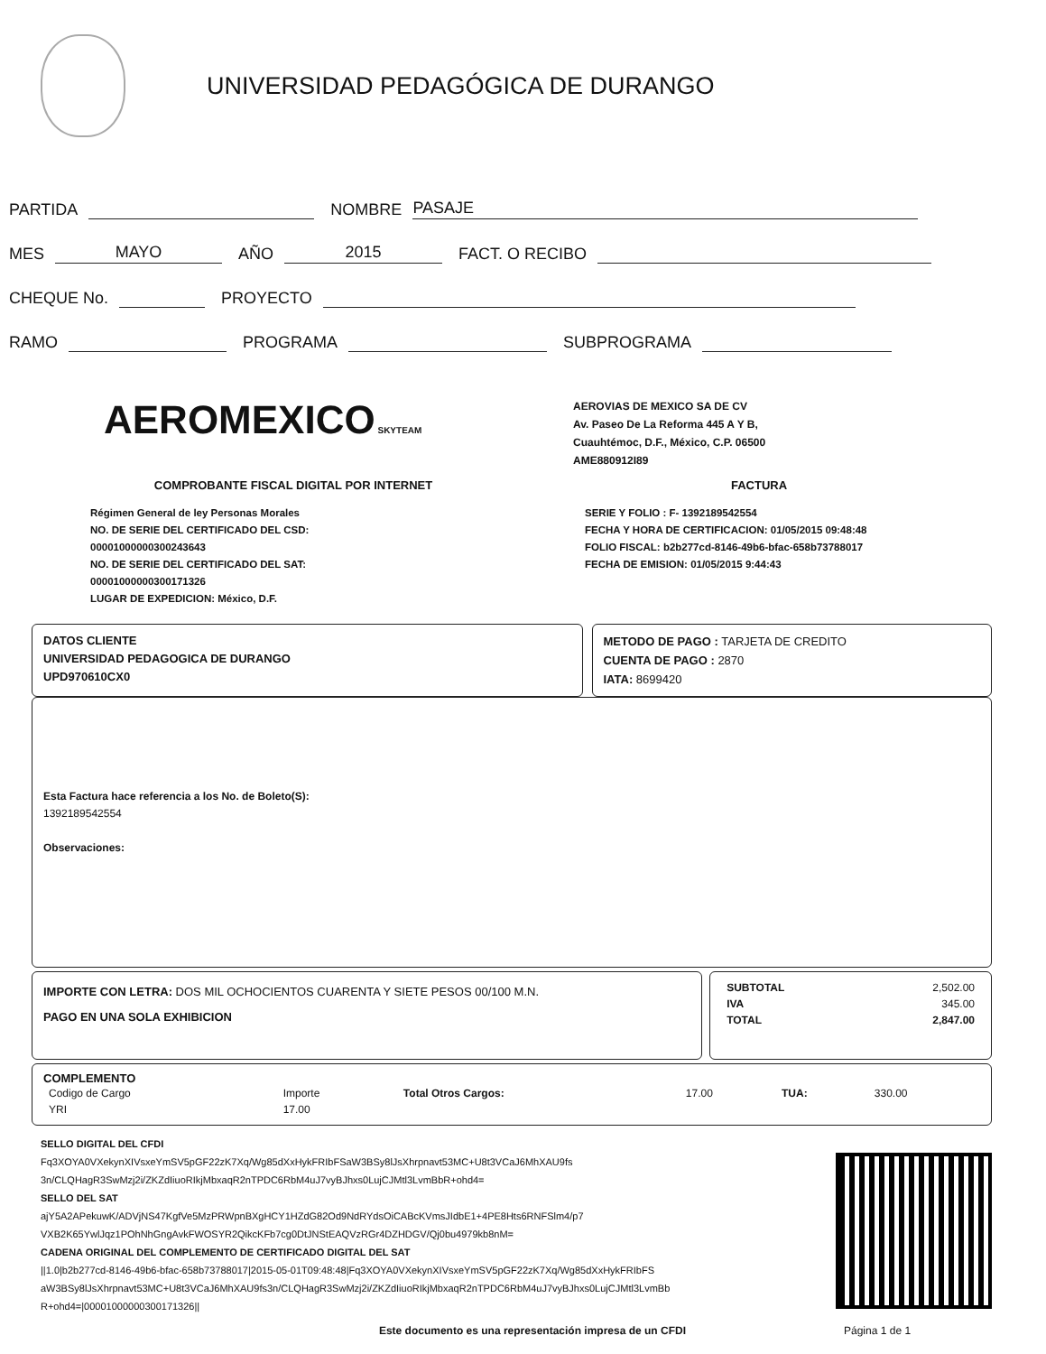UNIVERSIDAD PEDAGÓGICA DE DURANGO
PARTIDA NOMBRE PASAJE
MES MAYO AÑO 2015 FACT. O RECIBO
CHEQUE No. PROYECTO
RAMO PROGRAMA SUBPROGRAMA
AEROMEXICO SKYTEAM
AEROVIAS DE MEXICO SA DE CV
Av. Paseo De La Reforma 445 A Y B,
Cuauhtémoc, D.F., México, C.P. 06500
AME880912I89
COMPROBANTE FISCAL DIGITAL POR INTERNET FACTURA
Régimen General de ley Personas Morales
NO. DE SERIE DEL CERTIFICADO DEL CSD:
00001000000300243643
NO. DE SERIE DEL CERTIFICADO DEL SAT:
00001000000300171326
LUGAR DE EXPEDICION: México, D.F.
SERIE Y FOLIO : F- 1392189542554
FECHA Y HORA DE CERTIFICACION: 01/05/2015 09:48:48
FOLIO FISCAL: b2b277cd-8146-49b6-bfac-658b73788017
FECHA DE EMISION: 01/05/2015 9:44:43
DATOS CLIENTE
UNIVERSIDAD PEDAGOGICA DE DURANGO
UPD970610CX0
METODO DE PAGO : TARJETA DE CREDITO
CUENTA DE PAGO : 2870
IATA: 8699420
Esta Factura hace referencia a los No. de Boleto(S):
1392189542554
Observaciones:
IMPORTE CON LETRA: DOS MIL OCHOCIENTOS CUARENTA Y SIETE PESOS 00/100 M.N.
PAGO EN UNA SOLA EXHIBICION
| SUBTOTAL | 2,502.00 |
| IVA | 345.00 |
| TOTAL | 2,847.00 |
COMPLEMENTO
| Codigo de Cargo | Importe | Total Otros Cargos: | 17.00 | TUA: | 330.00 |
| YRI | 17.00 | | | | |
SELLO DIGITAL DEL CFDI
Fq3XOYA0VXekynXIVsxeYmSV5pGF22zK7Xq/Wg85dXxHykFRIbFSaW3BSy8lJsXhrpnavt53MC+U8t3VCaJ6MhXAU9fs
3n/CLQHagR3SwMzj2i/ZKZdIiuoRIkjMbxaqR2nTPDC6RbM4uJ7vyBJhxs0LujCJMtl3LvmBbR+ohd4=
SELLO DEL SAT
ajY5A2APekuwK/ADVjNS47KgfVe5MzPRWpnBXgHCY1HZdG82Od9NdRYdsOiCABcKVmsJIdbE1+4PE8Hts6RNFSlm4/p7
VXB2K65YwlJqz1POhNhGngAvkFWOSYR2QikcKFb7cg0DtJNStEAQVzRGr4DZHDGV/Qj0bu4979kb8nM=
CADENA ORIGINAL DEL COMPLEMENTO DE CERTIFICADO DIGITAL DEL SAT
||1.0|b2b277cd-8146-49b6-bfac-658b73788017|2015-05-01T09:48:48|Fq3XOYA0VXekynXIVsxeYmSV5pGF22zK7Xq/Wg85dXxHykFRIbFS aW3BSy8lJsXhrpnavt53MC+U8t3VCaJ6MhXAU9fs3n/CLQHagR3SwMzj2i/ZKZdIiuoRIkjMbxaqR2nTPDC6RbM4uJ7vyBJhxs0LujCJMtl3LvmBb R+ohd4=|00001000000300171326||
Este documento es una representación impresa de un CFDI Página 1 de 1